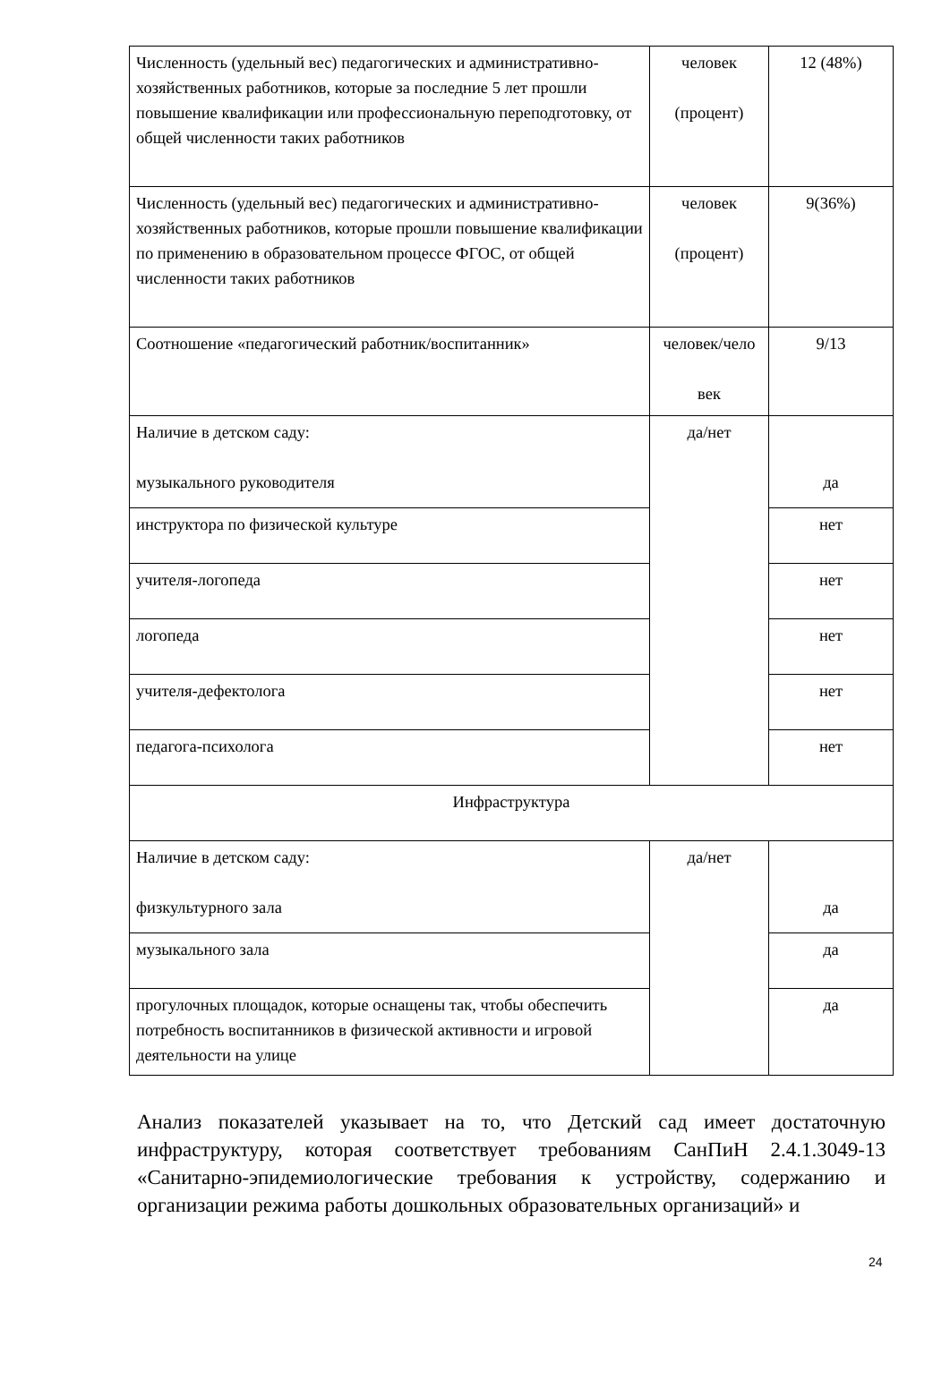| Численность (удельный вес) педагогических и административно-хозяйственных работников, которые за последние 5 лет прошли повышение квалификации или профессиональную переподготовку, от общей численности таких работников | человек (процент) | 12 (48%) |
| Численность (удельный вес) педагогических и административно-хозяйственных работников, которые прошли повышение квалификации по применению в образовательном процессе ФГОС, от общей численности таких работников | человек (процент) | 9(36%) |
| Соотношение «педагогический работник/воспитанник» | человек/чело век | 9/13 |
| Наличие в детском саду: музыкального руководителя | да/нет | да |
| инструктора по физической культуре | | нет |
| учителя-логопеда | | нет |
| логопеда | | нет |
| учителя-дефектолога | | нет |
| педагога-психолога | | нет |
| Инфраструктура | | |
| Наличие в детском саду: физкультурного зала | да/нет | да |
| музыкального зала | | да |
| прогулочных площадок, которые оснащены так, чтобы обеспечить потребность воспитанников в физической активности и игровой деятельности на улице | | да |
Анализ показателей указывает на то, что Детский сад имеет достаточную инфраструктуру, которая соответствует требованиям СанПиН 2.4.1.3049-13 «Санитарно-эпидемиологические требования к устройству, содержанию и организации режима работы дошкольных образовательных организаций» и
24